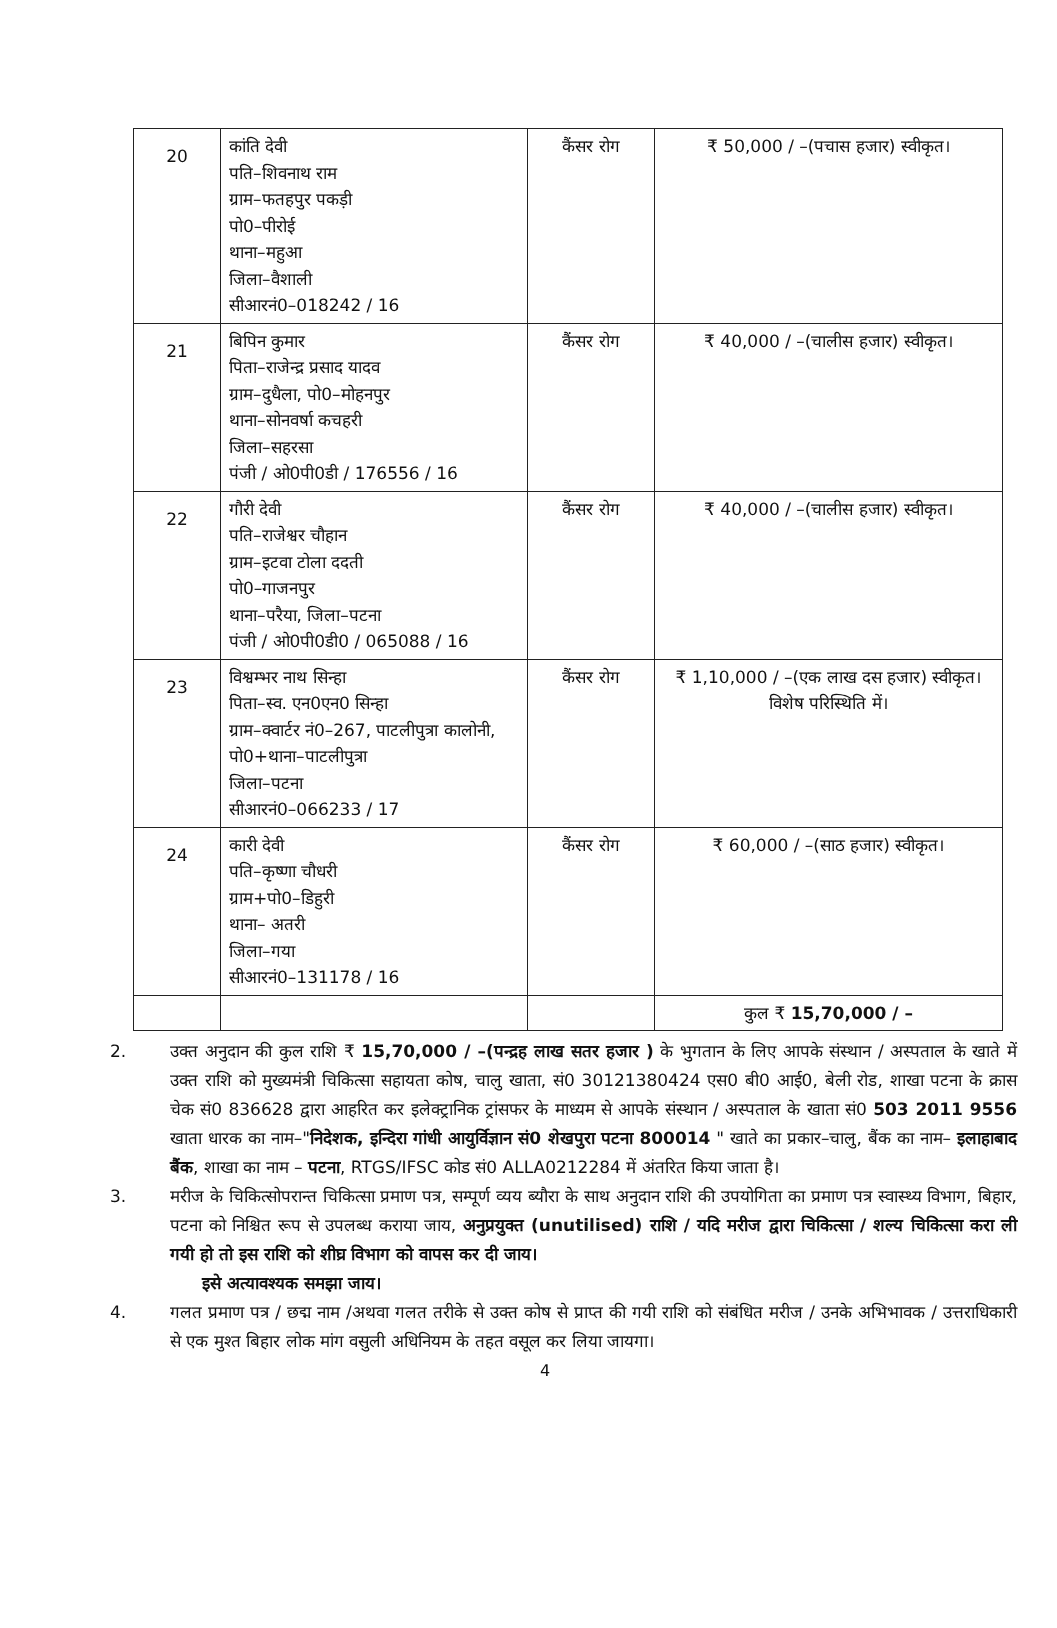| 20 | कांति देवी पति–शिवनाथ राम ग्राम–फतहपुर पकड़ी पो0–पीरोई थाना–महुआ जिला–वैशाली सीआरनं0–018242 / 16 | कैंसर रोग | ₹ 50,000 / –(पचास हजार) स्वीकृत। |
| 21 | बिपिन कुमार पिता–राजेन्द्र प्रसाद यादव ग्राम–दुधैला, पो0–मोहनपुर थाना–सोनवर्षा कचहरी जिला–सहरसा पंजी / ओ0पी0डी / 176556 / 16 | कैंसर रोग | ₹ 40,000 / –(चालीस हजार) स्वीकृत। |
| 22 | गौरी देवी पति–राजेश्वर चौहान ग्राम–इटवा टोला ददती पो0–गाजनपुर थाना–परैया, जिला–पटना पंजी / ओ0पी0डी0 / 065088 / 16 | कैंसर रोग | ₹ 40,000 / –(चालीस हजार) स्वीकृत। |
| 23 | विश्वम्भर नाथ सिन्हा पिता–स्व. एन0एन0 सिन्हा ग्राम–क्वार्टर नं0–267, पाटलीपुत्रा कालोनी, पो0+थाना–पाटलीपुत्रा जिला–पटना सीआरनं0–066233 / 17 | कैंसर रोग | ₹ 1,10,000 / –(एक लाख दस हजार) स्वीकृत। विशेष परिस्थिति में। |
| 24 | कारी देवी पति–कृष्णा चौधरी ग्राम+पो0–डिहुरी थाना– अतरी जिला–गया सीआरनं0–131178 / 16 | कैंसर रोग | ₹ 60,000 / –(साठ हजार) स्वीकृत। |
| | | | कुल ₹ 15,70,000 / – |
2. उक्त अनुदान की कुल राशि ₹ 15,70,000 / –(पन्द्रह लाख सतर हजार ) के भुगतान के लिए आपके संस्थान / अस्पताल के खाते में उक्त राशि को मुख्यमंत्री चिकित्सा सहायता कोष, चालु खाता, सं0 30121380424 एस0 बी0 आई0, बेली रोड, शाखा पटना के क्रास चेक सं0 836628 द्वारा आहरित कर इलेक्ट्रानिक ट्रांसफर के माध्यम से आपके संस्थान / अस्पताल के खाता सं0 503 2011 9556 खाता धारक का नाम–"निदेशक, इन्दिरा गांधी आयुर्विज्ञान सं0 शेखपुरा पटना 800014 " खाते का प्रकार–चालु, बैंक का नाम– इलाहाबाद बैंक, शाखा का नाम – पटना, RTGS/IFSC कोड सं0 ALLA0212284 में अंतरित किया जाता है।
3. मरीज के चिकित्सोपरान्त चिकित्सा प्रमाण पत्र, सम्पूर्ण व्यय ब्यौरा के साथ अनुदान राशि की उपयोगिता का प्रमाण पत्र स्वास्थ्य विभाग, बिहार, पटना को निश्चित रूप से उपलब्ध कराया जाय, अनुप्रयुक्त (unutilised) राशि / यदि मरीज द्वारा चिकित्सा / शल्य चिकित्सा करा ली गयी हो तो इस राशि को शीघ्र विभाग को वापस कर दी जाय।
इसे अत्यावश्यक समझा जाय।
4. गलत प्रमाण पत्र / छद्म नाम /अथवा गलत तरीके से उक्त कोष से प्राप्त की गयी राशि को संबंधित मरीज / उनके अभिभावक / उत्तराधिकारी से एक मुश्त बिहार लोक मांग वसुली अधिनियम के तहत वसूल कर लिया जायगा।
4